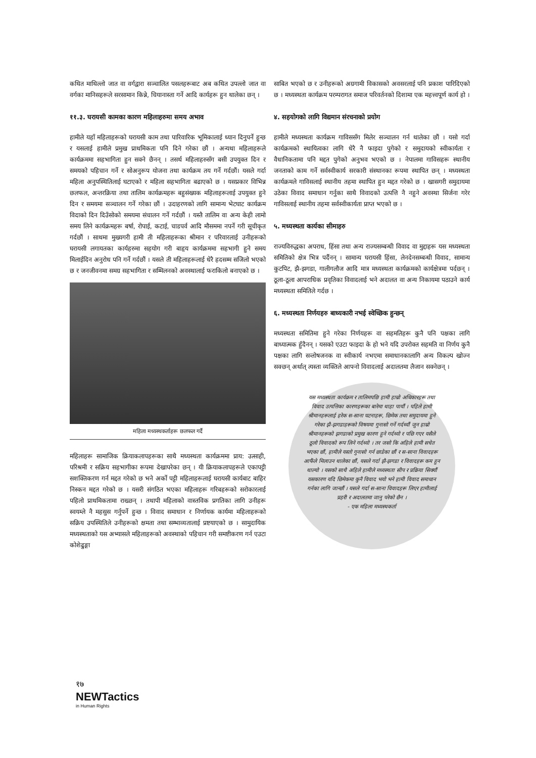कथित माथिल्लो जात वा वर्गद्वारा सञ्चालित पसलहरूबाट अब कथित उपल्लो जात वा वर्गका मानिसहरूले सरसामान किन्ने, चियानास्ता गर्ने आदि कार्यहरू हुन थालेका छन् ।
११.३. घरायसी कामका कारण महिलाहरुमा समय अभाव
हामीले यहाँ महिलाहरूको घरायसी काम तथा पारिवारिक भूमिकालाई ध्यान दिनुपर्ने हुन्छ र यसलाई हामीले प्रमुख प्राथमिकता पनि दिने गरेका छौं । अन्यथा महिलाहरूले कार्यक्रममा सहभागिता हुन सक्ने छैनन् । तसर्थ महिलाहरुसँग बसी उपयुक्त दिन र समयको पहिचान गर्ने र सोअनुरूप योजना तथा कार्यक्रम तय गर्ने गर्दछौं। यसले गर्दा महिला अनुपस्थितिलाई घटाएको र महिला सहभागिता बढाएको छ । यसप्रकार विभिन्न छलफल, अन्तरक्रिया तथा तालिम कार्यक्रमहरू बहुसंख्यक महिलाहरूलाई उपयुक्त हुने दिन र समयमा सञ्चालन गर्ने गरेका छौं । उदाहरणको लागि सामान्य भेटघाट कार्यक्रम विदाको दिन दिउँसोको समयमा संचालन गर्ने गर्दछौं । यस्तै तालिम वा अन्य केही लामो समय लिने कार्यक्रमहरू बर्षा, रोपाई, कटाई, चाडपर्व आदि मौसममा नपर्ने गरी सूचीकृत गर्दछौं । साथमा मुख्यगरी हामी ती महिलाहरूका श्रीमान र परिवारलाई उनीहरूको घरायसी लगायतका कार्यहरुमा सहयोग गरी बाहृय कार्यक्रममा सहभागी हुने समय मिलाईदिन अनुरोध पनि गर्ने गर्दछौं । यसले ती महिलाहरूलाई धेरै हदसम्म सजिलो भएको छ र जनजीवनमा समग्र सहभागिता र सम्मिलनको अवस्थालाई फराकिलो बनाएको छ ।
महिला मध्यस्थकर्ताहरू छलफल गर्दै
महिलाहरू सामाजिक क्रियाकलापहरूका साथै मध्यस्थता कार्यक्रममा प्राय: उत्साही, परिश्रमी र सक्रिय सहभागीका रूपमा देखापरेका छन् । यी क्रियाकलापहरूले एकापट्टी सशक्तिकरण गर्न मद्दत गरेको छ भने अर्को पट्टी महिलाहरूलाई घरायसी कार्यबाट बाहिर निस्कन मद्दत गरेको छ । यसरी संगठित भएका महिलाहरू गरिबहरूको सरोकारलाई पहिलो प्राथमिकतामा राख्छन् । तथापी महिलाको वास्तविक प्रगतिका लागि उनीहरू स्वयम्ले नै महसुस गर्नुपर्ने हुन्छ । विवाद समाधान र निर्णायक कार्यमा महिलाहरूको सक्रिय उपस्थितिले उनीहरूको क्षमता तथा सम्भाव्यतालाई प्रष्टयाएको छ । सामुदायिक मध्यस्थताको यस अभ्यासले महिलाहरूको अवस्थाको पहिचान गरी समष्टीकरण गर्न एउटा कोशेढुङ्गा
साबित भएको छ र उनीहरूको अग्रगामी विकासको अवसरलाई पनि प्रकाश पारिदिएको छ । मध्यस्थता कार्यक्रम परम्परागत समाज परिवर्तनको दिशामा एक महत्त्वपूर्ण कार्य हो ।
४. सहयोगको लागि विद्यमान संरचनाको प्रयोग
हामीले मध्यस्थता कार्यक्रम गाविससँग मिलेर सञ्चालन गर्न थालेका छौं । यसो गर्दा कार्यक्रमको स्थायित्वका लागि धेरै नै फाइदा पुगेको र समुदायको स्वीकार्यता र वैधानिकतामा पनि मद्दत पुगेको अनुभव भएको छ । नेपालमा गाविसहरू स्थानीय जनताको काम गर्ने सर्वस्वीकार्य सरकारी संस्थानका रूपमा स्थापित छन् । मध्यस्थता कार्यक्रमले गाविसलाई स्थानीय तहमा स्थापित हुन मद्दत गरेको छ । खासगरी समुदायमा उठेका विवाद समाधान गर्नुका साथै विवादको उत्पत्ति नै नहुने अवस्था सिर्जना गरेर गाविसलाई स्थानीय तहमा सर्वस्वीकार्यता प्राप्त भएको छ ।
५. मध्यस्थता कार्यका सीमाहरु
राज्यविरुद्धका अपराध, हिंसा तथा अन्य राज्यसम्बन्धी विवाद वा मुद्दाहरू यस मध्यस्थता समितिको क्षेत्र भित्र पर्दैनन् । सामान्य घरायसी हिंसा, लेनदेनसम्बन्धी विवाद, सामान्य कुटपिट, झै-झगडा, गालीगलौज आदि मात्र मध्यस्थता कार्यक्रमको कार्यक्षेत्रमा पर्दछन् । ठूला-ठूला आपराधिक प्रवृतिका विवादलाई भने अदालत वा अन्य निकायमा पठाउने कार्य मध्यस्थता समितिले गर्दछ ।
६. मध्यस्थता निर्णयहरु बाध्यकारी नभई स्वेच्छिक हुन्छन्
मध्यस्थता समितिमा हुने गरेका निर्णयहरू वा सहमतिहरू कुनै पनि पक्षका लागि बाध्यात्मक हुँदैनन् । यसको एउटा फाइदा के हो भने यदि उपरोक्त सहमति वा निर्णय कुनै पक्षका लागि सन्तोषजनक वा स्वीकार्य नभएमा समाधानकालागि अन्य विकल्प खोज्न सक्छन् अर्थात् त्यस्ता व्यक्तिले आफ्नो विवादलाई अदालतमा लैजान सक्नेछन् ।
यस मध्यस्थता कार्यक्रम र तालिमपछि हामी हाम्रो अधिकारहरू तथा विवाद उत्पत्तिका कारणहरूका बारेमा थाहा पायौं । पहिले हामी श्रीमानहरूलाई हरेक स-साना घटनाहरू, छिमेक तथा समुदायमा हुने गरेका झै-झगडाहरूको विषयमा गुनासो गर्ने गर्दथ्यौं जुन हाम्रो श्रीमानहरूको झगडाको प्रमुख कारण हुने गर्दथ्यो र पछि गएर यसैले ठूलो विवादको रूप लिने गर्दथ्यो । तर जसो कि अहिले हामी सचेत भएका छौं, हामीले यस्तो गुनासो गर्न छाडेका छौं र स-साना विवादहरू आफैंले मिलाउन थालेका छौं, यसले गर्दा झै-झगडा र विवादहरू कम हुन थाल्यो । यसको साथै अहिले हामीले मध्यस्थता सीप र प्रक्रिया सिक्यौं यसकारण यदि छिमेकमा कुनै विवाद भयो भने हामी विवाद समाधान गर्नका लागि जान्छौं । यसले गर्दा स-साना विवादहरू लिएर हामीलाई प्रहरी र अदालतमा जानु परेको छैन ।
- एक महिला मध्यस्थकर्ता
१७
NEWTactics
in Human Rights